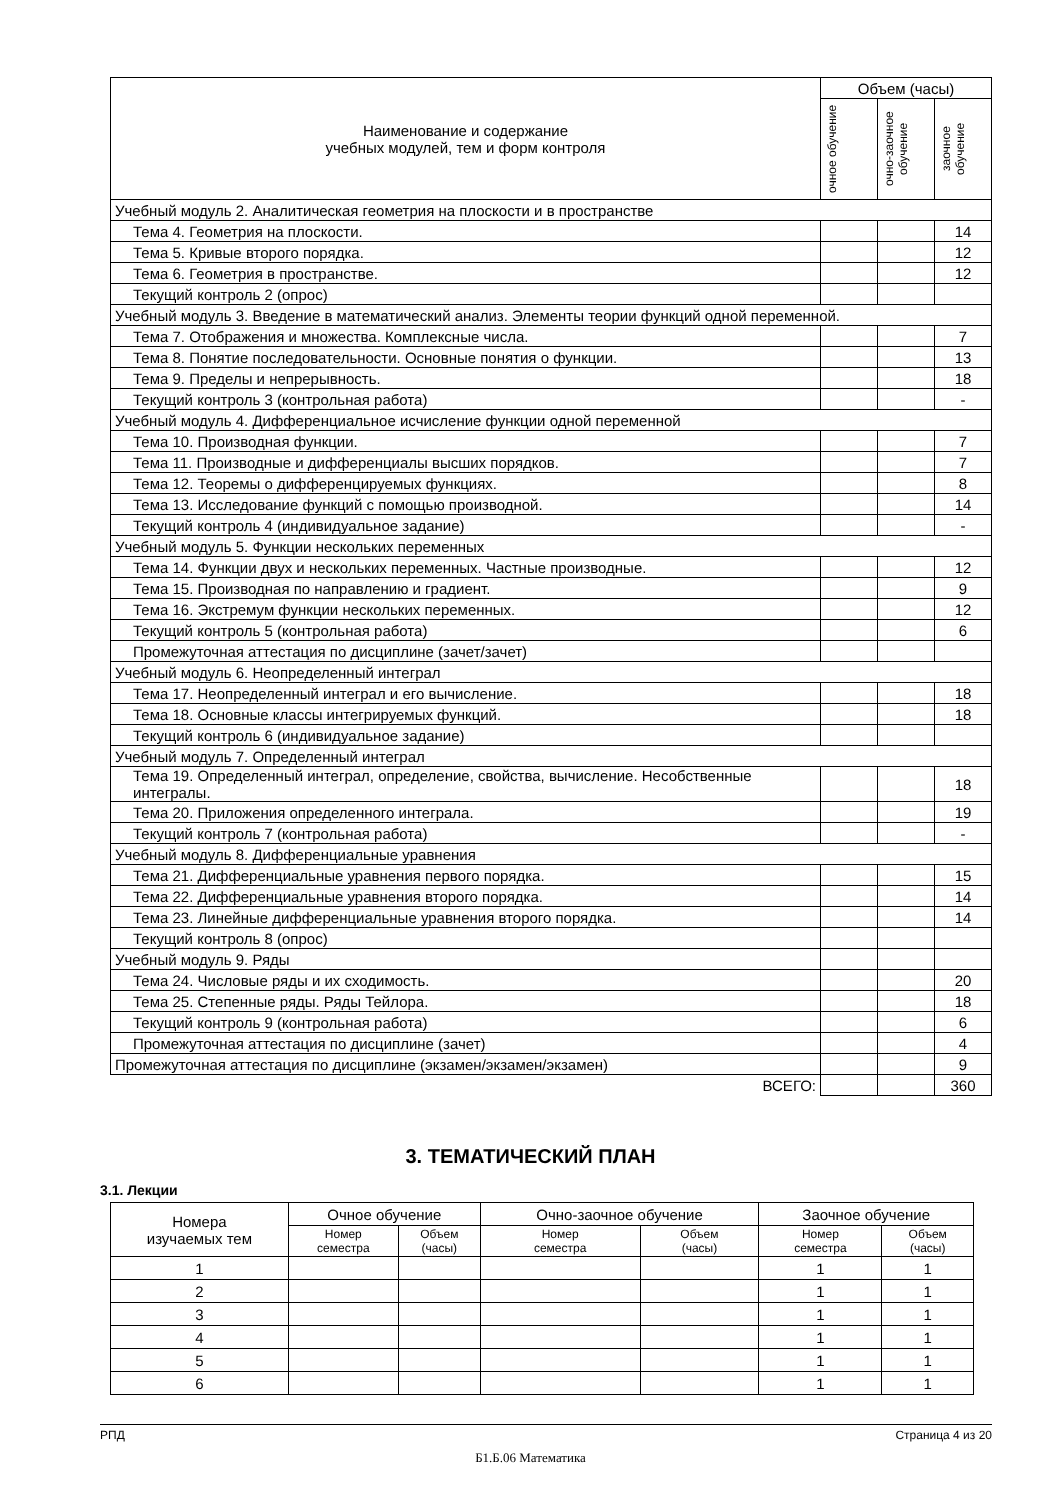| Наименование и содержание учебных модулей, тем и форм контроля | Объем (часы) | | |
| --- | --- | --- | --- |
| | очное обучение | очно-заочное обучение | заочное обучение |
| Учебный модуль 2. Аналитическая геометрия на плоскости и в пространстве | | | |
| Тема 4. Геометрия на плоскости. | | | 14 |
| Тема 5. Кривые второго порядка. | | | 12 |
| Тема 6. Геометрия в пространстве. | | | 12 |
| Текущий контроль 2 (опрос) | | | |
| Учебный модуль 3. Введение в математический анализ. Элементы теории функций одной переменной. | | | |
| Тема 7. Отображения и множества. Комплексные числа. | | | 7 |
| Тема 8. Понятие последовательности. Основные понятия о функции. | | | 13 |
| Тема 9. Пределы и непрерывность. | | | 18 |
| Текущий контроль 3 (контрольная работа) | | | - |
| Учебный модуль 4. Дифференциальное исчисление функции одной переменной | | | |
| Тема 10. Производная функции. | | | 7 |
| Тема 11. Производные и дифференциалы высших порядков. | | | 7 |
| Тема 12. Теоремы о дифференцируемых функциях. | | | 8 |
| Тема 13. Исследование функций с помощью производной. | | | 14 |
| Текущий контроль 4 (индивидуальное задание) | | | - |
| Учебный модуль 5. Функции нескольких переменных | | | |
| Тема 14. Функции двух и нескольких переменных. Частные производные. | | | 12 |
| Тема 15. Производная по направлению и градиент. | | | 9 |
| Тема 16. Экстремум функции нескольких переменных. | | | 12 |
| Текущий контроль 5 (контрольная работа) | | | 6 |
| Промежуточная аттестация по дисциплине (зачет/зачет) | | | |
| Учебный модуль 6. Неопределенный интеграл | | | |
| Тема 17. Неопределенный интеграл и его вычисление. | | | 18 |
| Тема 18. Основные классы интегрируемых функций. | | | 18 |
| Текущий контроль 6 (индивидуальное задание) | | | |
| Учебный модуль 7. Определенный интеграл | | | |
| Тема 19. Определенный интеграл, определение, свойства, вычисление. Несобственные интегралы. | | | 18 |
| Тема 20. Приложения определенного интеграла. | | | 19 |
| Текущий контроль 7 (контрольная работа) | | | - |
| Учебный модуль 8. Дифференциальные уравнения | | | |
| Тема 21. Дифференциальные уравнения первого порядка. | | | 15 |
| Тема 22. Дифференциальные уравнения второго порядка. | | | 14 |
| Тема 23. Линейные дифференциальные уравнения второго порядка. | | | 14 |
| Текущий контроль 8 (опрос) | | | |
| Учебный модуль 9. Ряды | | | |
| Тема 24. Числовые ряды и их сходимость. | | | 20 |
| Тема 25. Степенные ряды. Ряды Тейлора. | | | 18 |
| Текущий контроль 9 (контрольная работа) | | | 6 |
| Промежуточная аттестация по дисциплине (зачет) | | | 4 |
| Промежуточная аттестация по дисциплине (экзамен/экзамен/экзамен) | | | 9 |
| ВСЕГО: | | | 360 |
3. ТЕМАТИЧЕСКИЙ ПЛАН
3.1. Лекции
| Номера изучаемых тем | Очное обучение | | Очно-заочное обучение | | Заочное обучение | |
| --- | --- | --- | --- | --- | --- | --- |
| | Номер семестра | Объем (часы) | Номер семестра | Объем (часы) | Номер семестра | Объем (часы) |
| 1 | | | | | 1 | 1 |
| 2 | | | | | 1 | 1 |
| 3 | | | | | 1 | 1 |
| 4 | | | | | 1 | 1 |
| 5 | | | | | 1 | 1 |
| 6 | | | | | 1 | 1 |
РПД Страница 4 из 20
Б1.Б.06 Математика